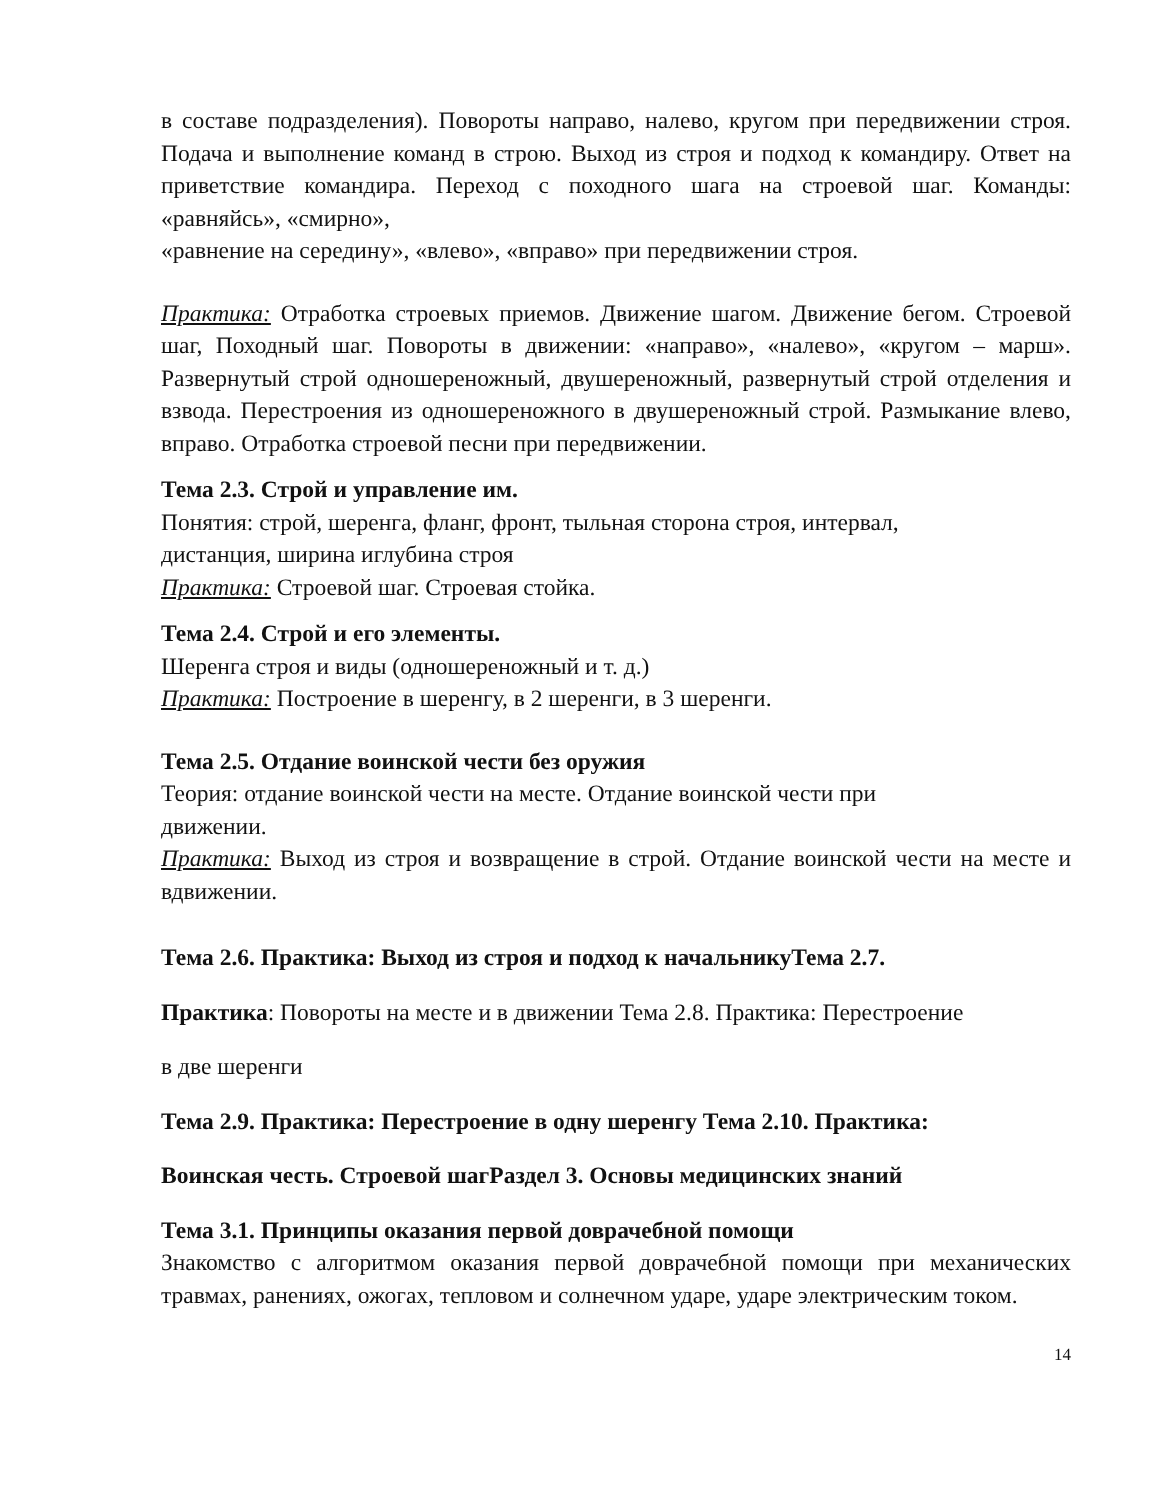в составе подразделения). Повороты направо, налево, кругом при передвижении строя. Подача и выполнение команд в строю. Выход из строя и подход к командиру. Ответ на приветствие командира. Переход с походного шага на строевой шаг. Команды: «равняйсь», «смирно»,
«равнение на середину», «влево», «вправо» при передвижении строя.
Практика: Отработка строевых приемов. Движение шагом. Движение бегом. Строевой шаг, Походный шаг. Повороты в движении: «направо», «налево», «кругом – марш». Развернутый строй одношереножный, двушереножный, развернутый строй отделения и взвода. Перестроения из одношереножного в двушереножный строй. Размыкание влево, вправо. Отработка строевой песни при передвижении.
Тема 2.3. Строй и управление им.
Понятия: строй, шеренга, фланг, фронт, тыльная сторона строя, интервал,
дистанция, ширина иглубина строя
Практика: Строевой шаг. Строевая стойка.
Тема 2.4. Строй и его элементы.
Шеренга строя и виды (одношереножный и т. д.)
Практика: Построение в шеренгу, в 2 шеренги, в 3 шеренги.
Тема 2.5. Отдание воинской чести без оружия
Теория: отдание воинской чести на месте. Отдание воинской чести при
движении.
Практика: Выход из строя и возвращение в строй. Отдание воинской чести на месте и вдвижении.
Тема 2.6. Практика: Выход из строя и подход к начальникуТема 2.7.
Практика: Повороты на месте и в движении Тема 2.8. Практика: Перестроение
в две шеренги
Тема 2.9. Практика: Перестроение в одну шеренгу Тема 2.10. Практика:
Воинская честь. Строевой шагРаздел 3. Основы медицинских знаний
Тема 3.1. Принципы оказания первой доврачебной помощи
Знакомство с алгоритмом оказания первой доврачебной помощи при механических травмах, ранениях, ожогах, тепловом и солнечном ударе, ударе электрическим током.
14